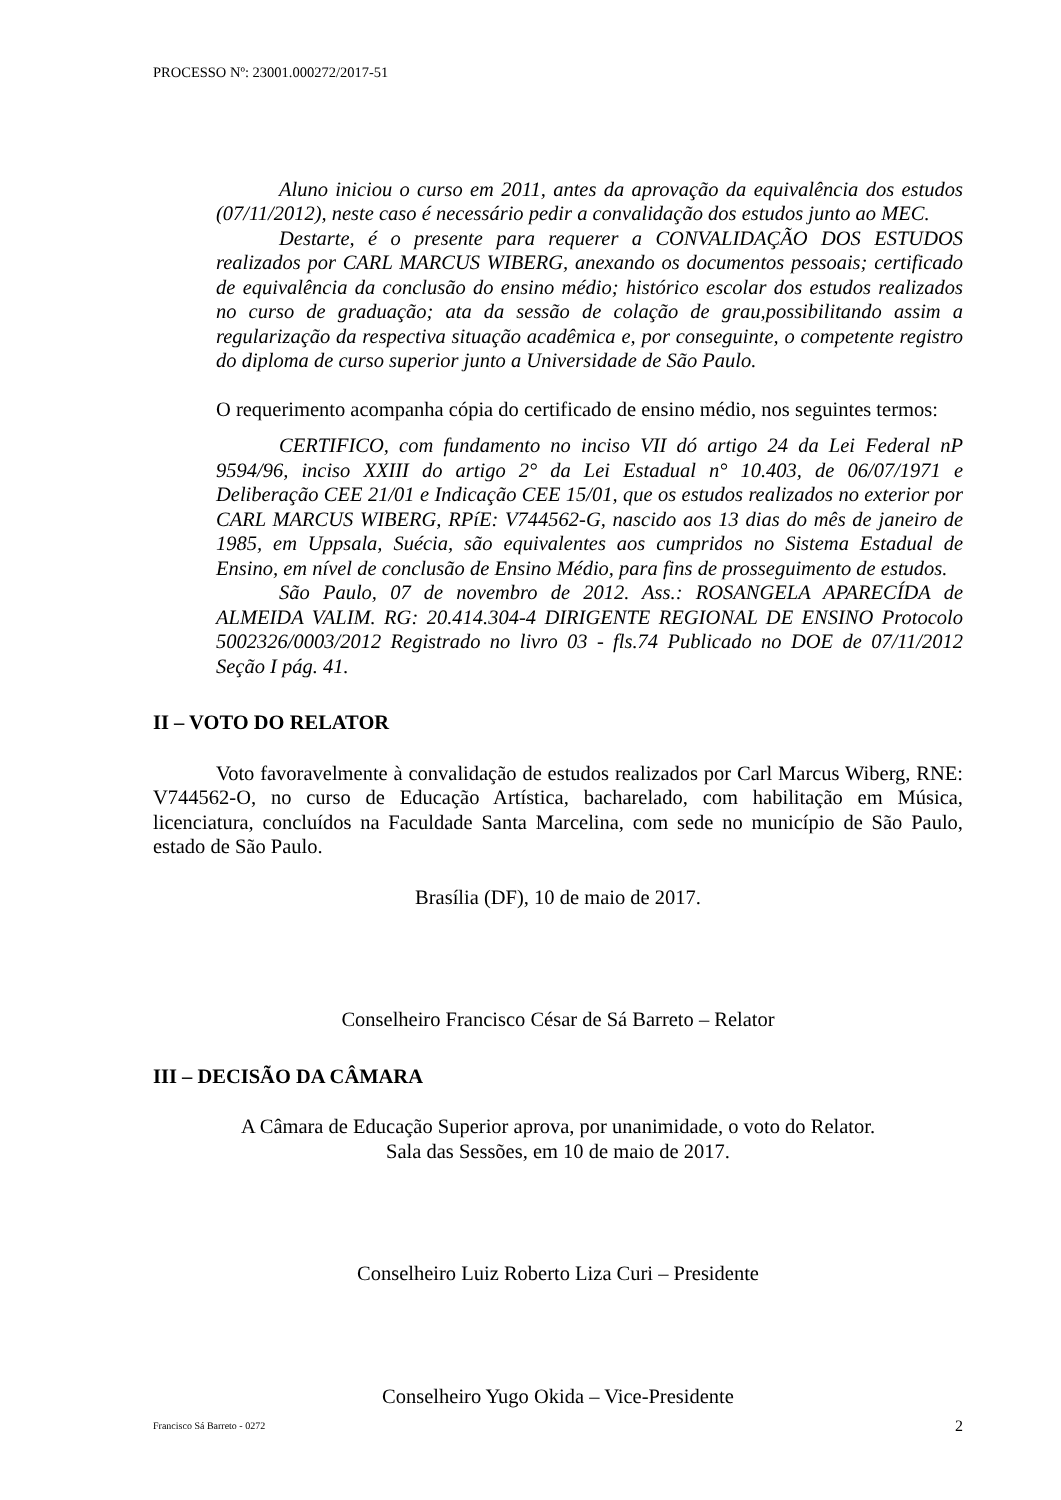PROCESSO Nº: 23001.000272/2017-51
Aluno iniciou o curso em 2011, antes da aprovação da equivalência dos estudos (07/11/2012), neste caso é necessário pedir a convalidação dos estudos junto ao MEC.
Destarte, é o presente para requerer a CONVALIDAÇÃO DOS ESTUDOS realizados por CARL MARCUS WIBERG, anexando os documentos pessoais; certificado de equivalência da conclusão do ensino médio; histórico escolar dos estudos realizados no curso de graduação; ata da sessão de colação de grau,possibilitando assim a regularização da respectiva situação acadêmica e, por conseguinte, o competente registro do diploma de curso superior junto a Universidade de São Paulo.
O requerimento acompanha cópia do certificado de ensino médio, nos seguintes termos:
CERTIFICO, com fundamento no inciso VII dó artigo 24 da Lei Federal nP 9594/96, inciso XXIII do artigo 2° da Lei Estadual n° 10.403, de 06/07/1971 e Deliberação CEE 21/01 e Indicação CEE 15/01, que os estudos realizados no exterior por CARL MARCUS WIBERG, RPíE: V744562-G, nascido aos 13 dias do mês de janeiro de 1985, em Uppsala, Suécia, são equivalentes aos cumpridos no Sistema Estadual de Ensino, em nível de conclusão de Ensino Médio, para fins de prosseguimento de estudos.
São Paulo, 07 de novembro de 2012. Ass.: ROSANGELA APARECÍDA de ALMEIDA VALIM. RG: 20.414.304-4 DIRIGENTE REGIONAL DE ENSINO Protocolo 5002326/0003/2012 Registrado no livro 03 - fls.74 Publicado no DOE de 07/11/2012 Seção I pág. 41.
II – VOTO DO RELATOR
Voto favoravelmente à convalidação de estudos realizados por Carl Marcus Wiberg, RNE: V744562-O, no curso de Educação Artística, bacharelado, com habilitação em Música, licenciatura, concluídos na Faculdade Santa Marcelina, com sede no município de São Paulo, estado de São Paulo.
Brasília (DF), 10 de maio de 2017.
Conselheiro Francisco César de Sá Barreto – Relator
III – DECISÃO DA CÂMARA
A Câmara de Educação Superior aprova, por unanimidade, o voto do Relator.
Sala das Sessões, em 10 de maio de 2017.
Conselheiro Luiz Roberto Liza Curi – Presidente
Conselheiro Yugo Okida – Vice-Presidente
Francisco Sá Barreto - 0272 2